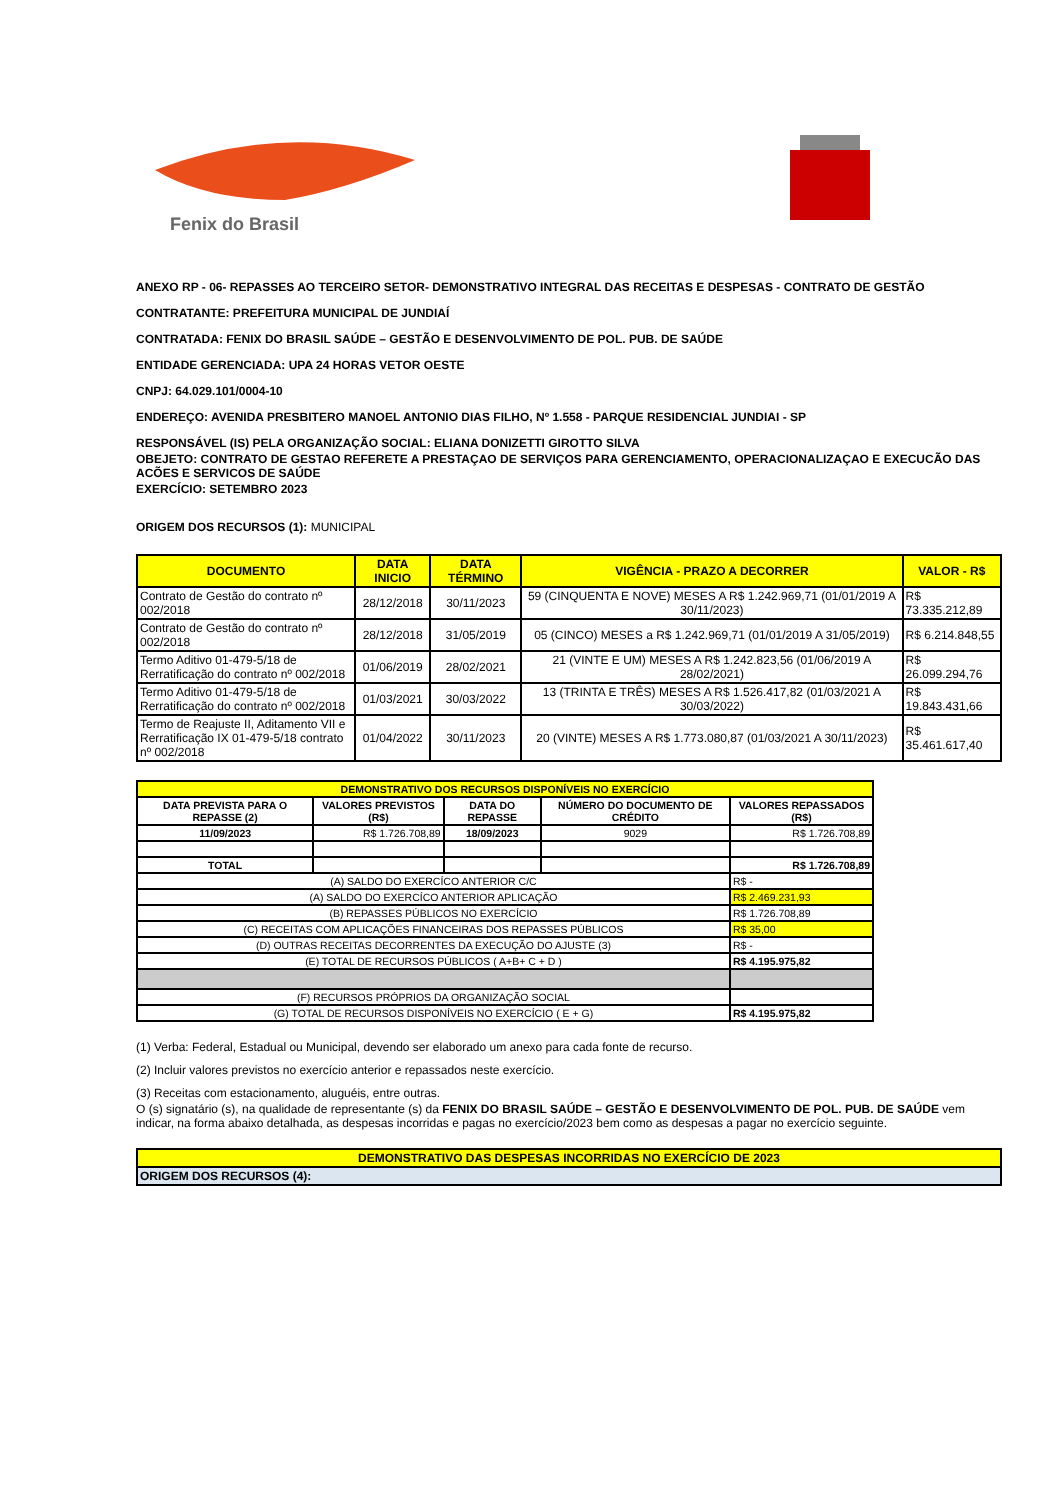Fenix do Brasil
ANEXO RP - 06- REPASSES AO TERCEIRO SETOR- DEMONSTRATIVO INTEGRAL DAS RECEITAS E DESPESAS - CONTRATO DE GESTÃO
CONTRATANTE: PREFEITURA MUNICIPAL DE JUNDIAÍ
CONTRATADA: FENIX DO BRASIL SAÚDE – GESTÃO E DESENVOLVIMENTO DE POL. PUB. DE SAÚDE
ENTIDADE GERENCIADA: UPA 24 HORAS VETOR OESTE
CNPJ: 64.029.101/0004-10
ENDEREÇO: AVENIDA PRESBITERO MANOEL ANTONIO DIAS FILHO, Nº 1.558 - PARQUE RESIDENCIAL JUNDIAI - SP
RESPONSÁVEL (IS) PELA ORGANIZAÇÃO SOCIAL: ELIANA DONIZETTI GIROTTO SILVA
OBEJETO: CONTRATO DE GESTAO REFERETE A PRESTAÇAO DE SERVIÇOS PARA GERENCIAMENTO, OPERACIONALIZAÇAO E EXECUCÃO DAS ACÕES E SERVICOS DE SAÚDE
EXERCÍCIO: SETEMBRO 2023
ORIGEM DOS RECURSOS (1): MUNICIPAL
| DOCUMENTO | DATA INICIO | DATA TÉRMINO | VIGÊNCIA - PRAZO A DECORRER | VALOR - R$ |
| --- | --- | --- | --- | --- |
| Contrato de Gestão do contrato nº 002/2018 | 28/12/2018 | 30/11/2023 | 59 (CINQUENTA E NOVE) MESES A R$ 1.242.969,71 (01/01/2019 A 30/11/2023) | R$ 73.335.212,89 |
| Contrato de Gestão do contrato nº 002/2018 | 28/12/2018 | 31/05/2019 | 05 (CINCO) MESES a R$ 1.242.969,71 (01/01/2019 A 31/05/2019) | R$ 6.214.848,55 |
| Termo Aditivo 01-479-5/18 de Rerratificação do contrato nº 002/2018 | 01/06/2019 | 28/02/2021 | 21 (VINTE E UM) MESES A R$ 1.242.823,56 (01/06/2019 A 28/02/2021) | R$ 26.099.294,76 |
| Termo Aditivo 01-479-5/18 de Rerratificação do contrato nº 002/2018 | 01/03/2021 | 30/03/2022 | 13 (TRINTA E TRÊS) MESES A R$ 1.526.417,82 (01/03/2021 A 30/03/2022) | R$ 19.843.431,66 |
| Termo de Reajuste II, Aditamento VII e Rerratificação IX 01-479-5/18 contrato nº 002/2018 | 01/04/2022 | 30/11/2023 | 20 (VINTE) MESES A R$ 1.773.080,87 (01/03/2021 A 30/11/2023) | R$ 35.461.617,40 |
| DEMONSTRATIVO DOS RECURSOS DISPONÍVEIS NO EXERCÍCIO | | | | |
| --- | --- | --- | --- | --- |
| DATA PREVISTA PARA O REPASSE (2) | VALORES PREVISTOS (R$) | DATA DO REPASSE | NÚMERO DO DOCUMENTO DE CRÉDITO | VALORES REPASSADOS (R$) |
| 11/09/2023 | R$ 1.726.708,89 | 18/09/2023 | 9029 | R$ 1.726.708,89 |
| TOTAL | | | | R$ 1.726.708,89 |
| (A) SALDO DO EXERCÍCO ANTERIOR C/C | | | | R$ - |
| (A) SALDO DO EXERCÍCO ANTERIOR APLICAÇÃO | | | | R$ 2.469.231,93 |
| (B) REPASSES PÚBLICOS NO EXERCÍCIO | | | | R$ 1.726.708,89 |
| (C) RECEITAS COM APLICAÇÕES FINANCEIRAS DOS REPASSES PÚBLICOS | | | | R$ 35,00 |
| (D) OUTRAS RECEITAS DECORRENTES DA EXECUÇÃO DO AJUSTE (3) | | | | R$ - |
| (E) TOTAL DE RECURSOS PÚBLICOS ( A+B+ C + D ) | | | | R$ 4.195.975,82 |
| (F) RECURSOS PRÓPRIOS DA ORGANIZAÇÃO SOCIAL | | | | |
| (G) TOTAL DE RECURSOS DISPONÍVEIS NO EXERCÍCIO ( E + G) | | | | R$ 4.195.975,82 |
(1) Verba: Federal, Estadual ou Municipal, devendo ser elaborado um anexo para cada fonte de recurso.
(2) Incluir valores previstos no exercício anterior e repassados neste exercício.
(3) Receitas com estacionamento, aluguéis, entre outras.
O (s) signatário (s), na qualidade de representante (s) da FENIX DO BRASIL SAÚDE – GESTÃO E DESENVOLVIMENTO DE POL. PUB. DE SAÚDE vem indicar, na forma abaixo detalhada, as despesas incorridas e pagas no exercício/2023 bem como as despesas a pagar no exercício seguinte.
| DEMONSTRATIVO DAS DESPESAS INCORRIDAS NO EXERCÍCIO DE 2023 |
| --- |
| ORIGEM DOS RECURSOS (4): |